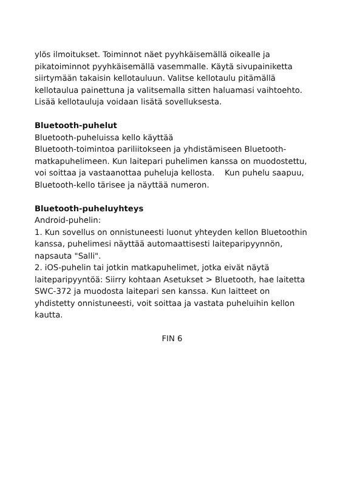ylös ilmoitukset. Toiminnot näet pyyhkäisemällä oikealle ja pikatoiminnot pyyhkäisemällä vasemmalle. Käytä sivupainiketta siirtymään takaisin kellotauluun. Valitse kellotaulu pitämällä kellotaulua painettuna ja valitsemalla sitten haluamasi vaihtoehto. Lisää kellotauluja voidaan lisätä sovelluksesta.
Bluetooth-puhelut
Bluetooth-puheluissa kello käyttää
Bluetooth-toimintoa pariliitokseen ja yhdistämiseen Bluetooth-matkapuhelimeen. Kun laitepari puhelimen kanssa on muodostettu, voi soittaa ja vastaanottaa puheluja kellosta. Kun puhelu saapuu, Bluetooth-kello tärisee ja näyttää numeron.
Bluetooth-puheluyhteys
Android-puhelin:
1. Kun sovellus on onnistuneesti luonut yhteyden kellon Bluetoothin kanssa, puhelimesi näyttää automaattisesti laiteparipyynnön, napsauta "Salli".
2. iOS-puhelin tai jotkin matkapuhelimet, jotka eivät näytä laiteparipyyntöä: Siirry kohtaan Asetukset > Bluetooth, hae laitetta SWC-372 ja muodosta laitepari sen kanssa. Kun laitteet on yhdistetty onnistuneesti, voit soittaa ja vastata puheluihin kellon kautta.
FIN 6